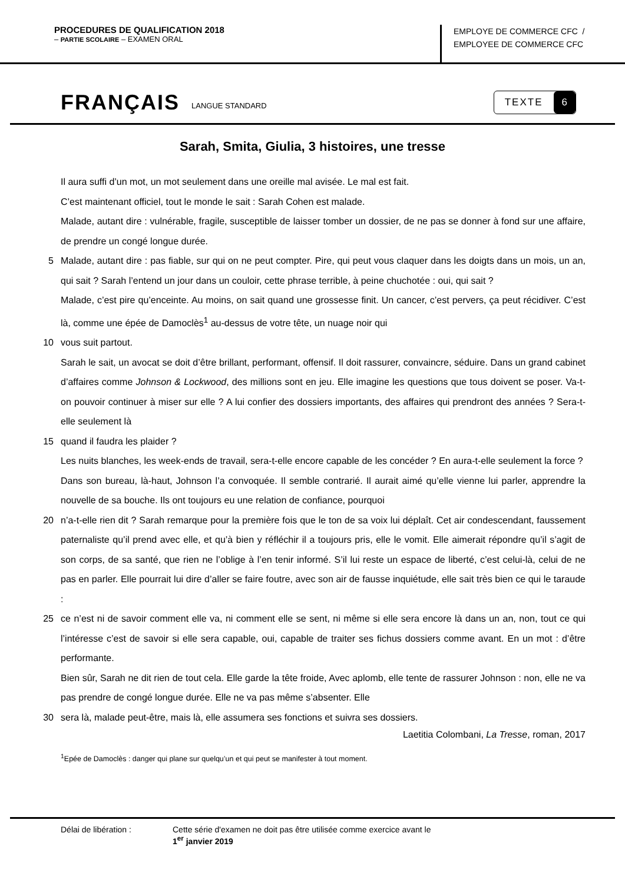PROCEDURES DE QUALIFICATION 2018
– PARTIE SCOLAIRE – EXAMEN ORAL
EMPLOYE DE COMMERCE CFC /
EMPLOYEE DE COMMERCE CFC
FRANÇAIS LANGUE STANDARD
TEXTE 6
Sarah, Smita, Giulia, 3 histoires, une tresse
Il aura suffi d’un mot, un mot seulement dans une oreille mal avisée. Le mal est fait.
C’est maintenant officiel, tout le monde le sait : Sarah Cohen est malade.
Malade, autant dire : vulnérable, fragile, susceptible de laisser tomber un dossier, de ne pas se donner à fond sur une affaire, de prendre un congé longue durée.
5 Malade, autant dire : pas fiable, sur qui on ne peut compter. Pire, qui peut vous claquer dans les doigts dans un mois, un an, qui sait ? Sarah l’entend un jour dans un couloir, cette phrase terrible, à peine chuchotée : oui, qui sait ?
Malade, c’est pire qu’enceinte. Au moins, on sait quand une grossesse finit. Un cancer, c’est pervers, ça peut récidiver. C’est là, comme une épée de Damoclès<sup>1</sup> au-dessus de votre tête, un nuage noir qui
10 vous suit partout.
Sarah le sait, un avocat se doit d’être brillant, performant, offensif. Il doit rassurer, convaincre, séduire. Dans un grand cabinet d’affaires comme Johnson & Lockwood, des millions sont en jeu. Elle imagine les questions que tous doivent se poser. Va-t-on pouvoir continuer à miser sur elle ? A lui confier des dossiers importants, des affaires qui prendront des années ? Sera-t-elle seulement là
15 quand il faudra les plaider ?
Les nuits blanches, les week-ends de travail, sera-t-elle encore capable de les concéder ? En aura-t-elle seulement la force ?
Dans son bureau, là-haut, Johnson l’a convoquée. Il semble contrarié. Il aurait aimé qu’elle vienne lui parler, apprendre la nouvelle de sa bouche. Ils ont toujours eu une relation de confiance, pourquoi
20 n’a-t-elle rien dit ? Sarah remarque pour la première fois que le ton de sa voix lui déplaît. Cet air condescendant, faussement paternaliste qu’il prend avec elle, et qu’à bien y réfléchir il a toujours pris, elle le vomit. Elle aimerait répondre qu’il s’agit de son corps, de sa santé, que rien ne l’oblige à l’en tenir informé. S’il lui reste un espace de liberté, c’est celui-là, celui de ne pas en parler. Elle pourrait lui dire d’aller se faire foutre, avec son air de fausse inquiétude, elle sait très bien ce qui le taraude :
25 ce n’est ni de savoir comment elle va, ni comment elle se sent, ni même si elle sera encore là dans un an, non, tout ce qui l’intéresse c’est de savoir si elle sera capable, oui, capable de traiter ses fichus dossiers comme avant. En un mot : d’être performante.
Bien sûr, Sarah ne dit rien de tout cela. Elle garde la tête froide, Avec aplomb, elle tente de rassurer Johnson : non, elle ne va pas prendre de congé longue durée. Elle ne va pas même s’absenter. Elle
30 sera là, malade peut-être, mais là, elle assumera ses fonctions et suivra ses dossiers.
Laetitia Colombani, La Tresse, roman, 2017
<sup>1</sup> Epée de Damoclès : danger qui plane sur quelqu’un et qui peut se manifester à tout moment.
Délai de libération : Cette série d'examen ne doit pas être utilisée comme exercice avant le
1<sup>er</sup> janvier 2019